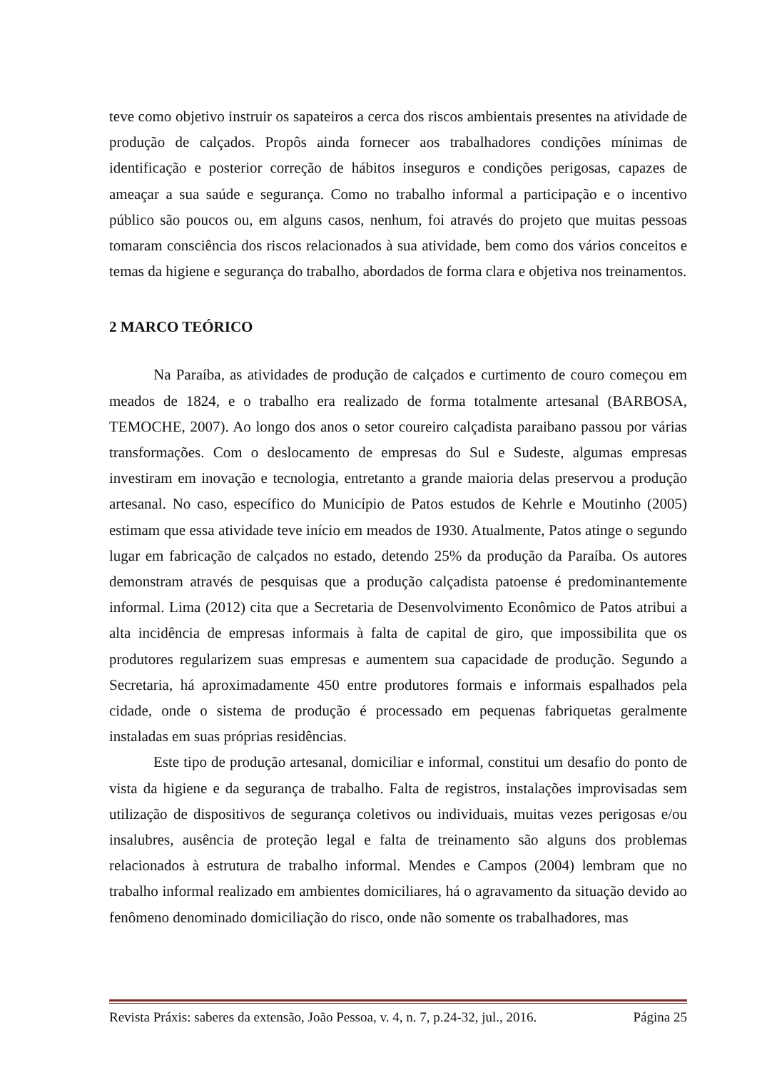teve como objetivo instruir os sapateiros a cerca dos riscos ambientais presentes na atividade de produção de calçados. Propôs ainda fornecer aos trabalhadores condições mínimas de identificação e posterior correção de hábitos inseguros e condições perigosas, capazes de ameaçar a sua saúde e segurança. Como no trabalho informal a participação e o incentivo público são poucos ou, em alguns casos, nenhum, foi através do projeto que muitas pessoas tomaram consciência dos riscos relacionados à sua atividade, bem como dos vários conceitos e temas da higiene e segurança do trabalho, abordados de forma clara e objetiva nos treinamentos.
2 MARCO TEÓRICO
Na Paraíba, as atividades de produção de calçados e curtimento de couro começou em meados de 1824, e o trabalho era realizado de forma totalmente artesanal (BARBOSA, TEMOCHE, 2007). Ao longo dos anos o setor coureiro calçadista paraibano passou por várias transformações. Com o deslocamento de empresas do Sul e Sudeste, algumas empresas investiram em inovação e tecnologia, entretanto a grande maioria delas preservou a produção artesanal. No caso, específico do Município de Patos estudos de Kehrle e Moutinho (2005) estimam que essa atividade teve início em meados de 1930. Atualmente, Patos atinge o segundo lugar em fabricação de calçados no estado, detendo 25% da produção da Paraíba. Os autores demonstram através de pesquisas que a produção calçadista patoense é predominantemente informal. Lima (2012) cita que a Secretaria de Desenvolvimento Econômico de Patos atribui a alta incidência de empresas informais à falta de capital de giro, que impossibilita que os produtores regularizem suas empresas e aumentem sua capacidade de produção. Segundo a Secretaria, há aproximadamente 450 entre produtores formais e informais espalhados pela cidade, onde o sistema de produção é processado em pequenas fabriquetas geralmente instaladas em suas próprias residências.
Este tipo de produção artesanal, domiciliar e informal, constitui um desafio do ponto de vista da higiene e da segurança de trabalho. Falta de registros, instalações improvisadas sem utilização de dispositivos de segurança coletivos ou individuais, muitas vezes perigosas e/ou insalubres, ausência de proteção legal e falta de treinamento são alguns dos problemas relacionados à estrutura de trabalho informal. Mendes e Campos (2004) lembram que no trabalho informal realizado em ambientes domiciliares, há o agravamento da situação devido ao fenômeno denominado domiciliação do risco, onde não somente os trabalhadores, mas
Revista Práxis: saberes da extensão, João Pessoa, v. 4, n. 7, p.24-32, jul., 2016. Página 25